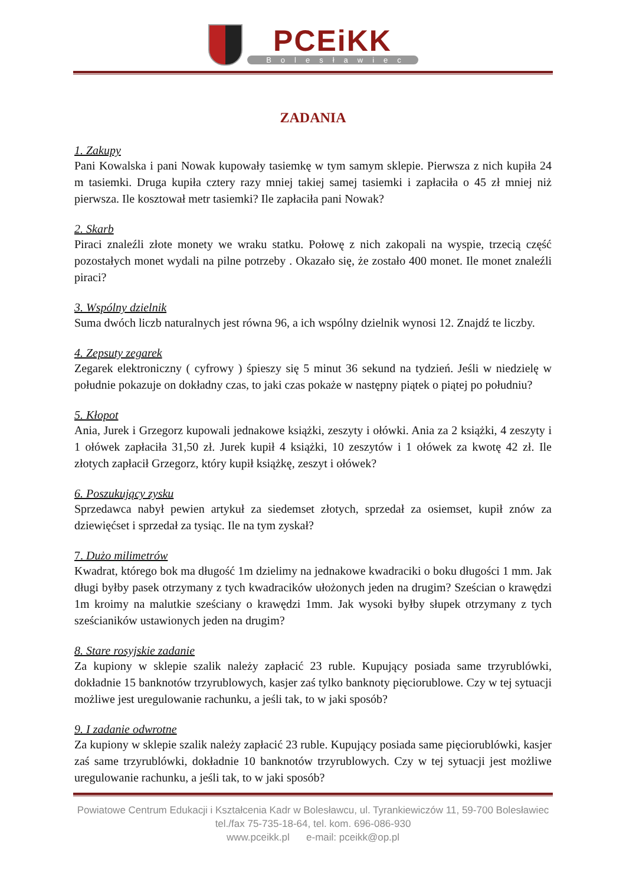PCEiKK
Bolesławiec
ZADANIA
1. Zakupy
Pani Kowalska i pani Nowak kupowały tasiemkę w tym samym sklepie. Pierwsza z nich kupiła 24 m tasiemki. Druga kupiła cztery razy mniej takiej samej tasiemki i zapłaciła o 45 zł mniej niż pierwsza. Ile kosztował metr tasiemki? Ile zapłaciła pani Nowak?
2. Skarb
Piraci znaleźli złote monety we wraku statku. Połowę z nich zakopali na wyspie, trzecią część pozostałych monet wydali na pilne potrzeby . Okazało się, że zostało 400 monet. Ile monet znaleźli piraci?
3. Wspólny dzielnik
Suma dwóch liczb naturalnych jest równa 96, a ich wspólny dzielnik wynosi 12. Znajdź te liczby.
4. Zepsuty zegarek
Zegarek elektroniczny ( cyfrowy ) śpieszy się 5 minut 36 sekund na tydzień. Jeśli w niedzielę w południe pokazuje on dokładny czas, to jaki czas pokaże w następny piątek o piątej po południu?
5. Kłopot
Ania, Jurek i Grzegorz kupowali jednakowe książki, zeszyty i ołówki. Ania za 2 książki, 4 zeszyty i 1 ołówek zapłaciła 31,50 zł. Jurek kupił 4 książki, 10 zeszytów i 1 ołówek za kwotę 42 zł. Ile złotych zapłacił Grzegorz, który kupił książkę, zeszyt i ołówek?
6. Poszukujący zysku
Sprzedawca nabył pewien artykuł za siedemset złotych, sprzedał za osiemset, kupił znów za dziewięćset i sprzedał za tysiąc. Ile na tym zyskał?
7. Dużo milimetrów
Kwadrat, którego bok ma długość 1m dzielimy na jednakowe kwadraciki o boku długości 1 mm. Jak długi byłby pasek otrzymany z tych kwadracików ułożonych jeden na drugim? Sześcian o krawędzi 1m kroimy na malutkie sześciany o krawędzi 1mm. Jak wysoki byłby słupek otrzymany z tych sześcianików ustawionych jeden na drugim?
8. Stare rosyjskie zadanie
Za kupiony w sklepie szalik należy zapłacić 23 ruble. Kupujący posiada same trzyrublówki, dokładnie 15 banknotów trzyrublowych, kasjer zaś tylko banknoty pięciorublowe. Czy w tej sytuacji możliwe jest uregulowanie rachunku, a jeśli tak, to w jaki sposób?
9. I zadanie odwrotne
Za kupiony w sklepie szalik należy zapłacić 23 ruble. Kupujący posiada same pięciorublówki, kasjer zaś same trzyrublówki, dokładnie 10 banknotów trzyrublowych. Czy w tej sytuacji jest możliwe uregulowanie rachunku, a jeśli tak, to w jaki sposób?
Powiatowe Centrum Edukacji i Kształcenia Kadr w Bolesławcu, ul. Tyrankiewiczów 11, 59-700 Bolesławiec
tel./fax 75-735-18-64, tel. kom. 696-086-930
www.pceikk.pl e-mail: pceikk@op.pl